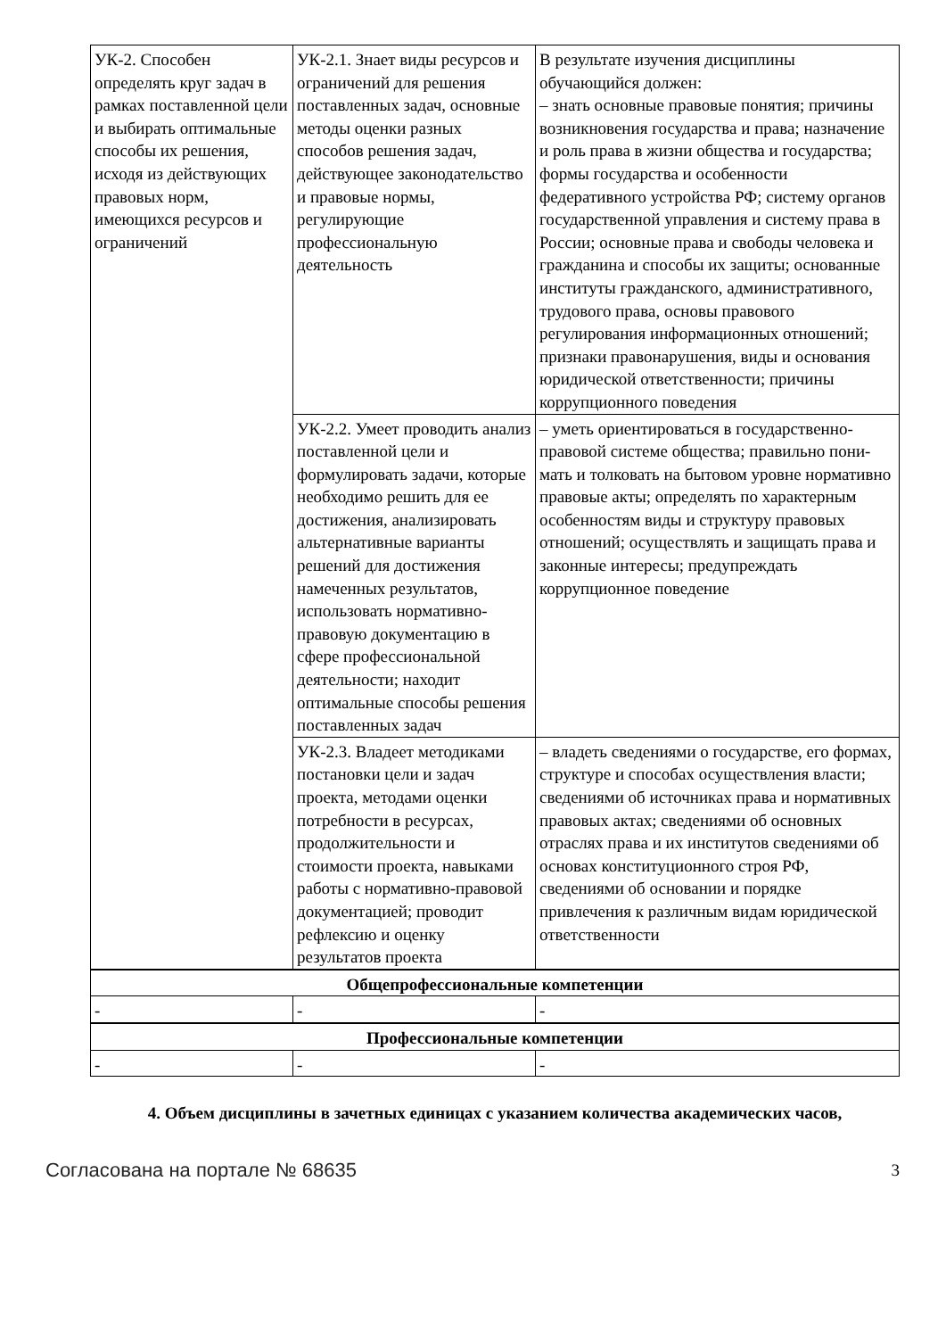| УК-2. Способен определять круг задач в рамках поставленной цели и выбирать оптимальные способы их решения, исходя из действующих правовых норм, имеющихся ресурсов и ограничений | УК-2.1. Знает виды ресурсов и ограничений для решения поставленных задач, основные методы оценки разных способов решения задач, действующее законодательство и правовые нормы, регулирующие профессиональную деятельность | В результате изучения дисциплины обучающийся должен: – знать основные правовые понятия; причины возникновения государства и права; назначение и роль права в жизни общества и государства; формы государства и особенности федеративного устройства РФ; систему органов государственной управления и систему права в России; основные права и свободы человека и гражданина и способы их защиты; основанные институты гражданского, административного, трудового права, основы правового регулирования информационных отношений; признаки правонарушения, виды и основания юридической ответственности; причины коррупционного поведения |
| | УК-2.2. Умеет проводить анализ поставленной цели и формулировать задачи, которые необходимо решить для ее достижения, анализировать альтернативные варианты решений для достижения намеченных результатов, использовать нормативно-правовую документацию в сфере профессиональной деятельности; находит оптимальные способы решения поставленных задач | – уметь ориентироваться в государственно-правовой системе общества; правильно пони- мать и толковать на бытовом уровне нормативно правовые акты; определять по характерным особенностям виды и структуру правовых отношений; осуществлять и защищать права и законные интересы; предупреждать коррупционное поведение |
| | УК-2.3. Владеет методиками постановки цели и задач проекта, методами оценки потребности в ресурсах, продолжительности и стоимости проекта, навыками работы с нормативно-правовой документацией; проводит рефлексию и оценку результатов проекта | – владеть сведениями о государстве, его формах, структуре и способах осуществления власти; сведениями об источниках права и нормативных правовых актах; сведениями об основных отраслях права и их институтов сведениями об основах конституционного строя РФ, сведениями об основании и порядке привлечения к различным видам юридической ответственности |
| Общепрофессиональные компетенции | | |
| - | - | - |
| Профессиональные компетенции | | |
| - | - | - |
4. Объем дисциплины в зачетных единицах с указанием количества академических часов,
Согласована на портале № 68635 3